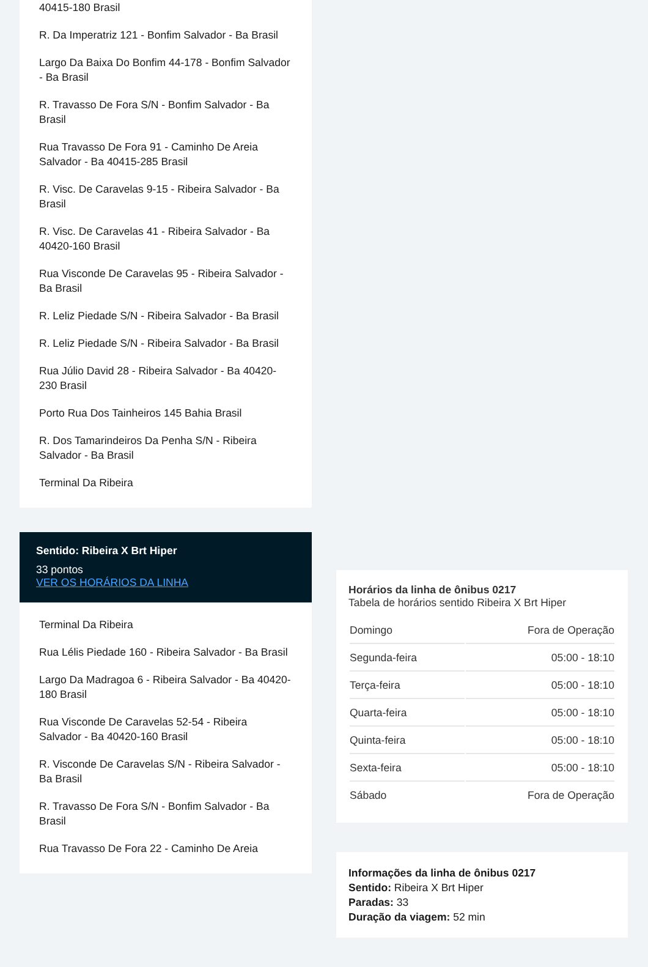40415-180 Brasil
R. Da Imperatriz 121 - Bonfim Salvador - Ba Brasil
Largo Da Baixa Do Bonfim 44-178 - Bonfim Salvador - Ba Brasil
R. Travasso De Fora S/N - Bonfim Salvador - Ba Brasil
Rua Travasso De Fora 91 - Caminho De Areia Salvador - Ba 40415-285 Brasil
R. Visc. De Caravelas 9-15 - Ribeira Salvador - Ba Brasil
R. Visc. De Caravelas 41 - Ribeira Salvador - Ba 40420-160 Brasil
Rua Visconde De Caravelas 95 - Ribeira Salvador - Ba Brasil
R. Leliz Piedade S/N - Ribeira Salvador - Ba Brasil
R. Leliz Piedade S/N - Ribeira Salvador - Ba Brasil
Rua Júlio David 28 - Ribeira Salvador - Ba 40420-230 Brasil
Porto Rua Dos Tainheiros 145 Bahia Brasil
R. Dos Tamarindeiros Da Penha S/N - Ribeira Salvador - Ba Brasil
Terminal Da Ribeira
Sentido: Ribeira X Brt Hiper
33 pontos
VER OS HORÁRIOS DA LINHA
Terminal Da Ribeira
Rua Lélis Piedade 160 - Ribeira Salvador - Ba Brasil
Largo Da Madragoa 6 - Ribeira Salvador - Ba 40420-180 Brasil
Rua Visconde De Caravelas 52-54 - Ribeira Salvador - Ba 40420-160 Brasil
R. Visconde De Caravelas S/N - Ribeira Salvador - Ba Brasil
R. Travasso De Fora S/N - Bonfim Salvador - Ba Brasil
Rua Travasso De Fora 22 - Caminho De Areia
Horários da linha de ônibus 0217
Tabela de horários sentido Ribeira X Brt Hiper
| Domingo | Fora de Operação |
| Segunda-feira | 05:00 - 18:10 |
| Terça-feira | 05:00 - 18:10 |
| Quarta-feira | 05:00 - 18:10 |
| Quinta-feira | 05:00 - 18:10 |
| Sexta-feira | 05:00 - 18:10 |
| Sábado | Fora de Operação |
Informações da linha de ônibus 0217
Sentido: Ribeira X Brt Hiper
Paradas: 33
Duração da viagem: 52 min